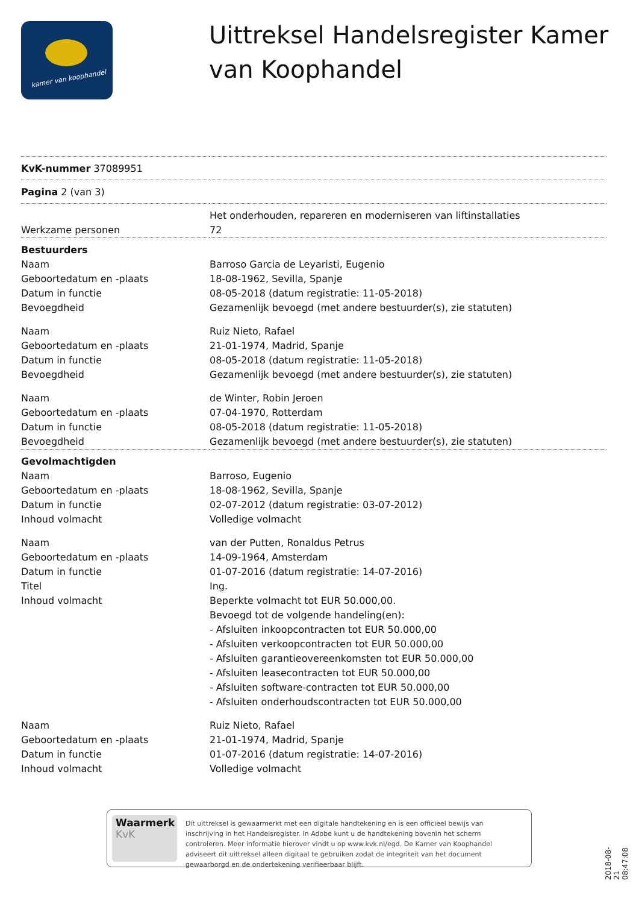kamer van koophandel
Uittreksel Handelsregister Kamer van Koophandel
| KvK-nummer 37089951 | |
| Pagina 2 (van 3) | |
| | Het onderhouden, repareren en moderniseren van liftinstallaties |
| Werkzame personen | 72 |
| Bestuurders | |
| Naam | Barroso Garcia de Leyaristi, Eugenio |
| Geboortedatum en -plaats | 18-08-1962, Sevilla, Spanje |
| Datum in functie | 08-05-2018 (datum registratie: 11-05-2018) |
| Bevoegdheid | Gezamenlijk bevoegd (met andere bestuurder(s), zie statuten) |
| Naam | Ruiz Nieto, Rafael |
| Geboortedatum en -plaats | 21-01-1974, Madrid, Spanje |
| Datum in functie | 08-05-2018 (datum registratie: 11-05-2018) |
| Bevoegdheid | Gezamenlijk bevoegd (met andere bestuurder(s), zie statuten) |
| Naam | de Winter, Robin Jeroen |
| Geboortedatum en -plaats | 07-04-1970, Rotterdam |
| Datum in functie | 08-05-2018 (datum registratie: 11-05-2018) |
| Bevoegdheid | Gezamenlijk bevoegd (met andere bestuurder(s), zie statuten) |
| Gevolmachtigden | |
| Naam | Barroso, Eugenio |
| Geboortedatum en -plaats | 18-08-1962, Sevilla, Spanje |
| Datum in functie | 02-07-2012 (datum registratie: 03-07-2012) |
| Inhoud volmacht | Volledige volmacht |
| Naam | van der Putten, Ronaldus Petrus |
| Geboortedatum en -plaats | 14-09-1964, Amsterdam |
| Datum in functie | 01-07-2016 (datum registratie: 14-07-2016) |
| Titel | Ing. |
| Inhoud volmacht | Beperkte volmacht tot EUR 50.000,00. Bevoegd tot de volgende handeling(en): - Afsluiten inkoopcontracten tot EUR 50.000,00 - Afsluiten verkoopcontracten tot EUR 50.000,00 - Afsluiten garantieovereenkomsten tot EUR 50.000,00 - Afsluiten leasecontracten tot EUR 50.000,00 - Afsluiten software-contracten tot EUR 50.000,00 - Afsluiten onderhoudscontracten tot EUR 50.000,00 |
| Naam | Ruiz Nieto, Rafael |
| Geboortedatum en -plaats | 21-01-1974, Madrid, Spanje |
| Datum in functie | 01-07-2016 (datum registratie: 14-07-2016) |
| Inhoud volmacht | Volledige volmacht |
Waarmerk
KvK
Dit uittreksel is gewaarmerkt met een digitale handtekening en is een officieel bewijs van inschrijving in het Handelsregister. In Adobe kunt u de handtekening bovenin het scherm controleren. Meer informatie hierover vindt u op www.kvk.nl/egd. De Kamer van Koophandel adviseert dit uittreksel alleen digitaal te gebruiken zodat de integriteit van het document gewaarborgd en de ondertekening verifieerbaar blijft.
2018-08-21 08:47:08